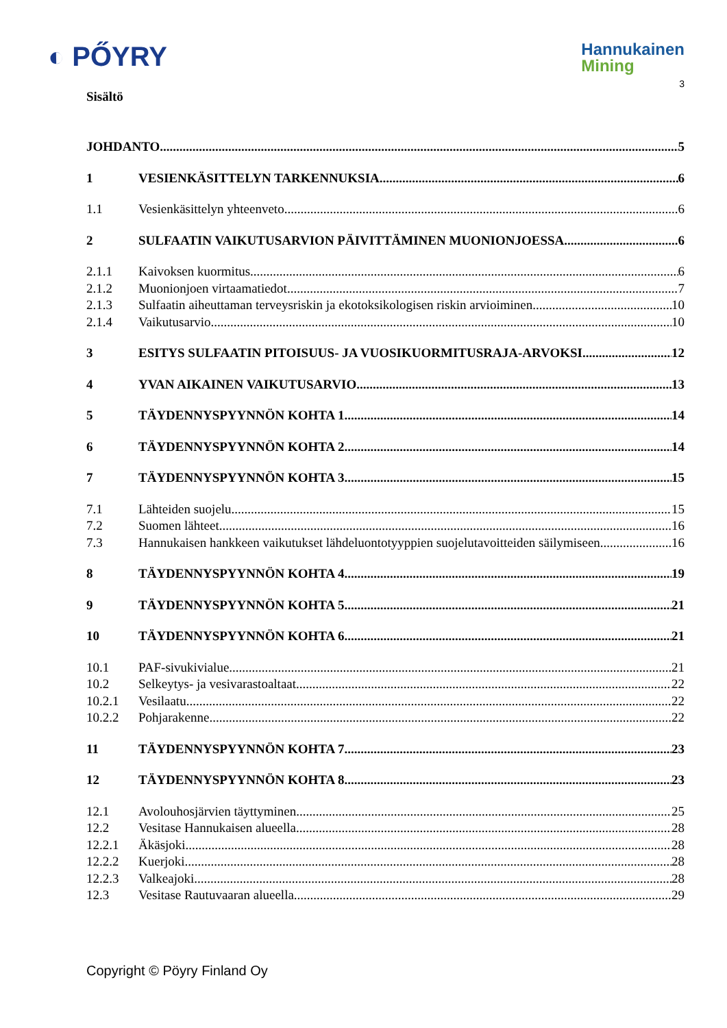◐ PŐYRY
Hannukainen
Mining
3
Sisältö
JOHDANTO 5
1 VESIENKÄSITTELYN TARKENNUKSIA 6
1.1 Vesienkäsittelyn yhteenveto 6
2 SULFAATIN VAIKUTUSARVION PÄIVITTÄMINEN MUONIONJOESSA 6
2.1.1 Kaivoksen kuormitus 6
2.1.2 Muonionjoen virtaamatiedot 7
2.1.3 Sulfaatin aiheuttaman terveysriskin ja ekotoksikologisen riskin arvioiminen 10
2.1.4 Vaikutusarvio 10
3 ESITYS SULFAATIN PITOISUUS- JA VUOSIKUORMITUSRAJA-ARVOKSI 12
4 YVAN AIKAINEN VAIKUTUSARVIO 13
5 TÄYDENNYSPYYNNÖN KOHTA 1 14
6 TÄYDENNYSPYYNNÖN KOHTA 2 14
7 TÄYDENNYSPYYNNÖN KOHTA 3 15
7.1 Lähteiden suojelu 15
7.2 Suomen lähteet 16
7.3 Hannukaisen hankkeen vaikutukset lähdeluontotyyppien suojelutavoitteiden säilymiseen 16
8 TÄYDENNYSPYYNNÖN KOHTA 4 19
9 TÄYDENNYSPYYNNÖN KOHTA 5 21
10 TÄYDENNYSPYYNNÖN KOHTA 6 21
10.1 PAF-sivukivialue 21
10.2 Selkeytys- ja vesivarastoaltaat 22
10.2.1 Vesilaatu 22
10.2.2 Pohjarakenne 22
11 TÄYDENNYSPYYNNÖN KOHTA 7 23
12 TÄYDENNYSPYYNNÖN KOHTA 8 23
12.1 Avolouhosjärvien täyttyminen 25
12.2 Vesitase Hannukaisen alueella 28
12.2.1 Äkäsjoki 28
12.2.2 Kuerjoki 28
12.2.3 Valkeajoki 28
12.3 Vesitase Rautuvaaran alueella 29
Copyright © Pöyry Finland Oy